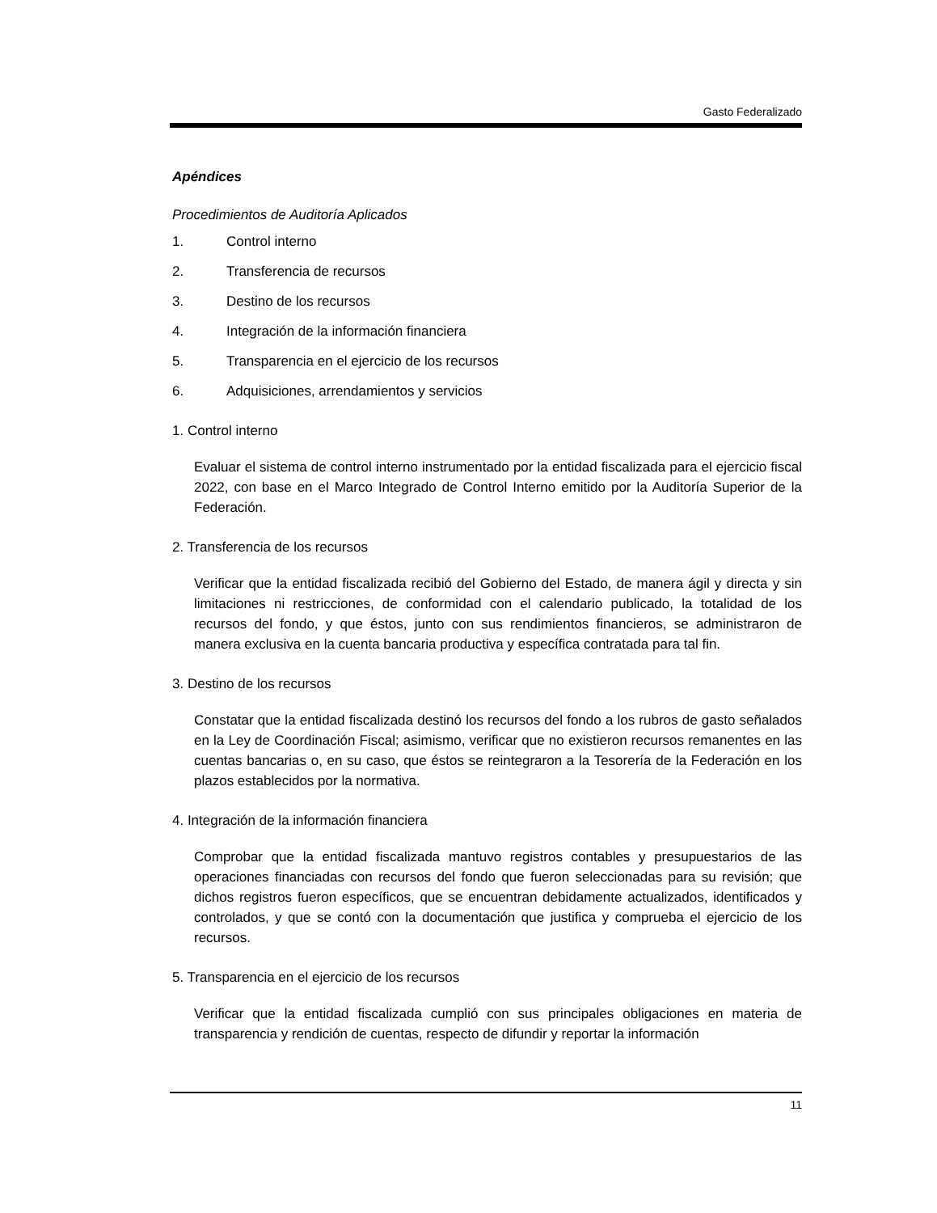Gasto Federalizado
Apéndices
Procedimientos de Auditoría Aplicados
1. Control interno
2. Transferencia de recursos
3. Destino de los recursos
4. Integración de la información financiera
5. Transparencia en el ejercicio de los recursos
6. Adquisiciones, arrendamientos y servicios
1. Control interno
Evaluar el sistema de control interno instrumentado por la entidad fiscalizada para el ejercicio fiscal 2022, con base en el Marco Integrado de Control Interno emitido por la Auditoría Superior de la Federación.
2. Transferencia de los recursos
Verificar que la entidad fiscalizada recibió del Gobierno del Estado, de manera ágil y directa y sin limitaciones ni restricciones, de conformidad con el calendario publicado, la totalidad de los recursos del fondo, y que éstos, junto con sus rendimientos financieros, se administraron de manera exclusiva en la cuenta bancaria productiva y específica contratada para tal fin.
3. Destino de los recursos
Constatar que la entidad fiscalizada destinó los recursos del fondo a los rubros de gasto señalados en la Ley de Coordinación Fiscal; asimismo, verificar que no existieron recursos remanentes en las cuentas bancarias o, en su caso, que éstos se reintegraron a la Tesorería de la Federación en los plazos establecidos por la normativa.
4. Integración de la información financiera
Comprobar que la entidad fiscalizada mantuvo registros contables y presupuestarios de las operaciones financiadas con recursos del fondo que fueron seleccionadas para su revisión; que dichos registros fueron específicos, que se encuentran debidamente actualizados, identificados y controlados, y que se contó con la documentación que justifica y comprueba el ejercicio de los recursos.
5. Transparencia en el ejercicio de los recursos
Verificar que la entidad fiscalizada cumplió con sus principales obligaciones en materia de transparencia y rendición de cuentas, respecto de difundir y reportar la información
11